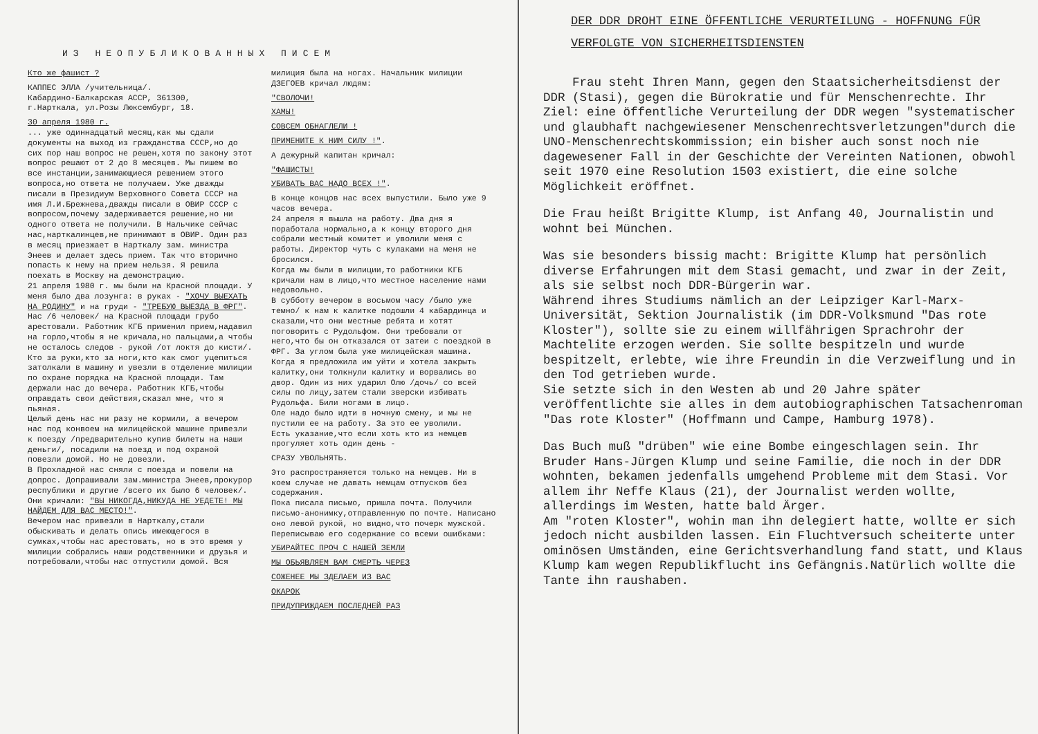ИЗ НЕОПУБЛИКОВАННЫХ ПИСЕМ
Кто же фашист ?
КАППЕС ЭЛЛА /учительница/.
Кабардино-Балкарская АССР, 361300,
г.Нарткала, ул.Розы Люксембург, 18.
30 апреля 1980 г.
... уже одиннадцатый месяц,как мы сдали документы на выход из гражданства СССР,но до сих пор наш вопрос не решен,хотя по закону этот вопрос решают от 2 до 8 месяцев. Мы пишем во все инстанции,занимающиеся решением этого вопроса,но ответа не получаем. Уже дважды писали в Президиум Верховного Совета СССР на имя Л.И.Брежнева,дважды писали в ОВИР СССР с вопросом,почему задерживается решение,но ни одного ответа не получили. В Нальчике сейчас нас,нарткалинцев,не принимают в ОВИР. Один раз в месяц приезжает в Нарткалу зам. министра Энеев и делает здесь прием. Так что вторично попасть к нему на прием нельзя. Я решила поехать в Москву на демонстрацию.
21 апреля 1980 г. мы были на Красной площади. У меня было два лозунга: в руках - "ХОЧУ ВЫЕХАТЬ НА РОДИНУ" и на груди - "ТРЕБУЮ ВЫЕЗДА В ФРГ".
Нас /6 человек/ на Красной площади грубо арестовали. Работник КГБ применил прием,надавил на горло,чтобы я не кричала,но пальцами,а чтобы не осталось следов - рукой /от локтя до кисти/.
Кто за руки,кто за ноги,кто как смог уцепиться затолкали в машину и увезли в отделение милиции по охране порядка на Красной площади. Там держали нас до вечера. Работник КГБ,чтобы оправдать свои действия,сказал мне, что я пьяная.
Целый день нас ни разу не кормили, а вечером нас под конвоем на милицейской машине привезли к поезду /предварительно купив билеты на наши деньги/, посадили на поезд и под охраной повезли домой. Но не довезли.
В Прохладной нас сняли с поезда и повели на допрос. Допрашивали зам.министра Энеев,прокурор республики и другие /всего их было 6 человек/.
Они кричали: "ВЫ НИКОГДА,НИКУДА НЕ УЕДЕТЕ! МЫ НАЙДЕМ ДЛЯ ВАС МЕСТО!".
Вечером нас привезли в Нарткалу,стали обыскивать и делать опись имеющегося в сумках,чтобы нас арестовать, но в это время у милиции собрались наши родственники и друзья и потребовали,чтобы нас отпустили домой. Вся
милиция была на ногах. Начальник милиции ДЗЕГОЕВ кричал людям:
"СВОЛОЧИ!
ХАМЫ!
СОВСЕМ ОБНАГЛЕЛИ !
ПРИМЕНИТЕ К НИМ СИЛУ !".
А дежурный капитан кричал:
"ФАШИСТЫ!
УБИВАТЬ ВАС НАДО ВСЕХ !".
В конце концов нас всех выпустили. Было уже 9 часов вечера.
24 апреля я вышла на работу. Два дня я поработала нормально,а к концу второго дня собрали местный комитет и уволили меня с работы. Директор чуть с кулаками на меня не бросился.
Когда мы были в милиции,то работники КГБ кричали нам в лицо,что местное население нами недовольно.
В субботу вечером в восьмом часу /было уже темно/ к нам к калитке подошли 4 кабардинца и сказали,что они местные ребята и хотят поговорить с Рудольфом. Они требовали от него,что бы он отказался от затеи с поездкой в ФРГ. За углом была уже милицейская машина. Когда я предложила им уйти и хотела закрыть калитку,они толкнули калитку и ворвались во двор. Один из них ударил Олю /дочь/ со всей силы по лицу,затем стали зверски избивать Рудольфа. Били ногами в лицо.
Оле надо было идти в ночную смену, и мы не пустили ее на работу. За это ее уволили.
Есть указание,что если хоть кто из немцев прогуляет хоть один день -
СРАЗУ УВОЛЬНЯТЬ.
Это распространяется только на немцев. Ни в коем случае не давать немцам отпусков без содержания.
Пока писала письмо, пришла почта. Получили письмо-анонимку,отправленную по почте. Написано оно левой рукой, но видно,что почерк мужской. Переписываю его содержание со всеми ошибками:
УБИРАЙТЕС ПРОЧ С НАШЕЙ ЗЕМЛИ
МЫ ОБЬЯВЛЯЕМ ВАМ СМЕРТЬ ЧЕРЕЗ
СОЖЕНЕЕ МЫ ЗДЕЛАЕМ ИЗ ВАС
ОКАРОК
ПРИДУПРИЖДАЕМ ПОСЛЕДНЕЙ РАЗ
DER DDR DROHT EINE ÖFFENTLICHE VERURTEILUNG - HOFFNUNG FÜR VERFOLGTE VON SICHERHEITSDIENSTEN
Frau steht Ihren Mann, gegen den Staatsicherheitsdienst der DDR (Stasi), gegen die Bürokratie und für Menschenrechte. Ihr Ziel: eine öffentliche Verurteilung der DDR wegen "systematischer und glaubhaft nachgewiesener Menschenrechtsverletzungen"durch die UNO-Menschenrechtskommission; ein bisher auch sonst noch nie dagewesener Fall in der Geschichte der Vereinten Nationen, obwohl seit 1970 eine Resolution 1503 existiert, die eine solche Möglichkeit eröffnet.
Die Frau heißt Brigitte Klump, ist Anfang 40, Journalistin und wohnt bei München.
Was sie besonders bissig macht: Brigitte Klump hat persönlich diverse Erfahrungen mit dem Stasi gemacht, und zwar in der Zeit, als sie selbst noch DDR-Bürgerin war.
Während ihres Studiums nämlich an der Leipziger Karl-Marx-Universität, Sektion Journalistik (im DDR-Volksmund "Das rote Kloster"), sollte sie zu einem willfährigen Sprachrohr der Machtelite erzogen werden. Sie sollte bespitzeln und wurde bespitzelt, erlebte, wie ihre Freundin in die Verzweiflung und in den Tod getrieben wurde.
Sie setzte sich in den Westen ab und 20 Jahre später veröffentlichte sie alles in dem autobiographischen Tatsachenroman "Das rote Kloster" (Hoffmann und Campe, Hamburg 1978).
Das Buch muß "drüben" wie eine Bombe eingeschlagen sein. Ihr Bruder Hans-Jürgen Klump und seine Familie, die noch in der DDR wohnten, bekamen jedenfalls umgehend Probleme mit dem Stasi. Vor allem ihr Neffe Klaus (21), der Journalist werden wollte, allerdings im Westen, hatte bald Ärger.
Am "roten Kloster", wohin man ihn delegiert hatte, wollte er sich jedoch nicht ausbilden lassen. Ein Fluchtversuch scheiterte unter ominösen Umständen, eine Gerichtsverhandlung fand statt, und Klaus Klump kam wegen Republikflucht ins Gefängnis.Natürlich wollte die Tante ihn raushaben.